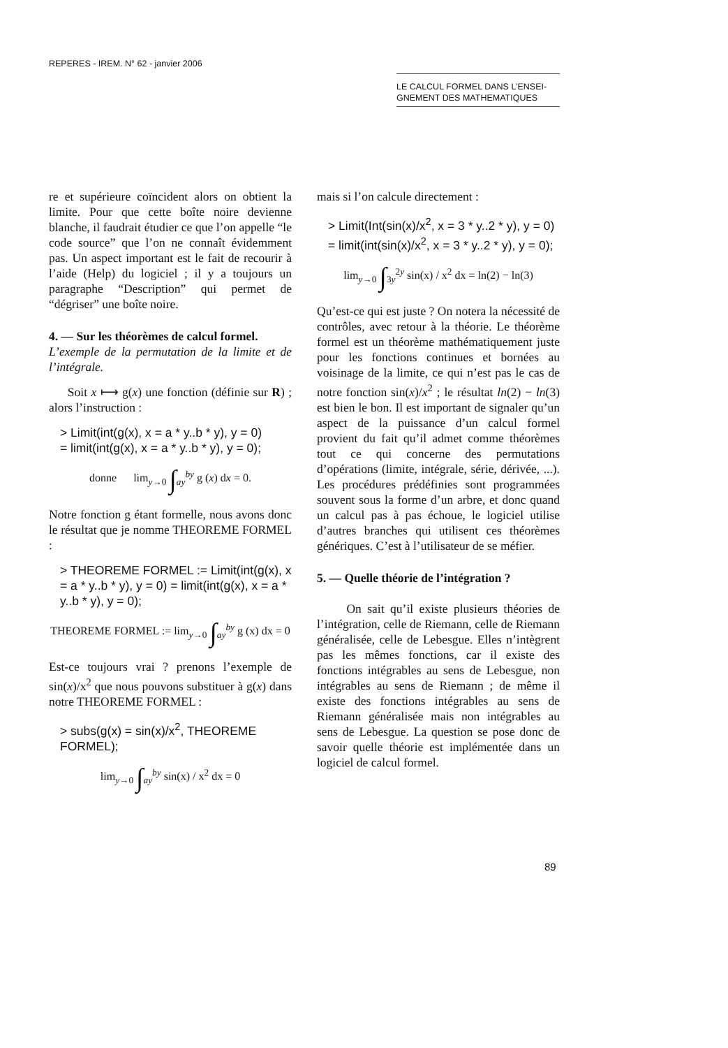REPERES - IREM. N° 62 - janvier 2006
LE CALCUL FORMEL DANS L’ENSEI-
GNEMENT DES MATHEMATIQUES
re et supérieure coïncident alors on obtient la limite. Pour que cette boîte noire devienne blanche, il faudrait étudier ce que l’on appelle “le code source” que l’on ne connaît évidemment pas. Un aspect important est le fait de recourir à l’aide (Help) du logiciel ; il y a toujours un paragraphe “Description” qui permet de “dégriser” une boîte noire.
4. — Sur les théorèmes de calcul formel.
L’exemple de la permutation de la limite et de l’intégrale.
Soit x ⟼ g(x) une fonction (définie sur R) ; alors l’instruction :
> Limit(int(g(x), x = a * y..b * y), y = 0)
= limit(int(g(x), x = a * y..b * y), y = 0);
donne lim<sub>y→0</sub> ∫<sub>ay</sub><sup>by</sup> g (x) dx = 0.
Notre fonction g étant formelle, nous avons donc le résultat que je nomme THEOREME FORMEL :
> THEOREME FORMEL := Limit(int(g(x), x = a * y..b * y), y = 0) = limit(int(g(x), x = a * y..b * y), y = 0);
THEOREME FORMEL := lim<sub>y→0</sub> ∫<sub>ay</sub><sup>by</sup> g (x) dx = 0
Est-ce toujours vrai ? prenons l’exemple de sin(x)/x<sup>2</sup> que nous pouvons substituer à g(x) dans notre THEOREME FORMEL :
> subs(g(x) = sin(x)/x<sup>2</sup>, THEOREME FORMEL);
lim<sub>y→0</sub> ∫<sub>ay</sub><sup>by</sup> sin(x) / x<sup>2</sup> dx = 0
mais si l’on calcule directement :
> Limit(Int(sin(x)/x<sup>2</sup>, x = 3 * y..2 * y), y = 0) = limit(int(sin(x)/x<sup>2</sup>, x = 3 * y..2 * y), y = 0);
lim<sub>y→0</sub> ∫<sub>3y</sub><sup>2y</sup> sin(x) / x<sup>2</sup> dx = ln(2) − ln(3)
Qu’est-ce qui est juste ? On notera la nécessité de contrôles, avec retour à la théorie. Le théorème formel est un théorème mathématiquement juste pour les fonctions continues et bornées au voisinage de la limite, ce qui n’est pas le cas de notre fonction sin(x)/x<sup>2</sup> ; le résultat ln(2) − ln(3) est bien le bon. Il est important de signaler qu’un aspect de la puissance d’un calcul formel provient du fait qu’il admet comme théorèmes tout ce qui concerne des permutations d’opérations (limite, intégrale, série, dérivée, ...). Les procédures prédéfinies sont programmées souvent sous la forme d’un arbre, et donc quand un calcul pas à pas échoue, le logiciel utilise d’autres branches qui utilisent ces théorèmes génériques. C’est à l’utilisateur de se méfier.
5. — Quelle théorie de l’intégration ?
On sait qu’il existe plusieurs théories de l’intégration, celle de Riemann, celle de Riemann généralisée, celle de Lebesgue. Elles n’intègrent pas les mêmes fonctions, car il existe des fonctions intégrables au sens de Lebesgue, non intégrables au sens de Riemann ; de même il existe des fonctions intégrables au sens de Riemann généralisée mais non intégrables au sens de Lebesgue. La question se pose donc de savoir quelle théorie est implémentée dans un logiciel de calcul formel.
89